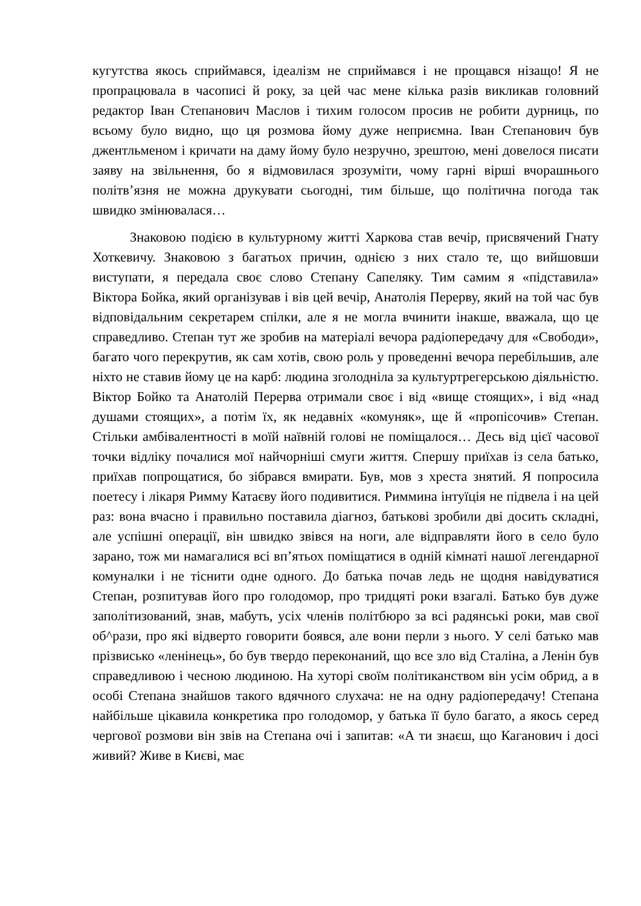кугутства якось сприймався, ідеалізм не сприймався і не прощався нізащо! Я не пропрацювала в часописі й року, за цей час мене кілька разів викликав головний редактор Іван Степанович Маслов і тихим голосом просив не робити дурниць, по всьому було видно, що ця розмова йому дуже неприємна. Іван Степанович був джентльменом і кричати на даму йому було незручно, зрештою, мені довелося писати заяву на звільнення, бо я відмовилася зрозуміти, чому гарні вірші вчорашнього політв’язня не можна друкувати сьогодні, тим більше, що політична погода так швидко змінювалася…
Знаковою подією в культурному житті Харкова став вечір, присвячений Гнату Хоткевичу. Знаковою з багатьох причин, однією з них стало те, що вийшовши виступати, я передала своє слово Степану Сапеляку. Тим самим я «підставила» Віктора Бойка, який організував і вів цей вечір, Анатолія Перерву, який на той час був відповідальним секретарем спілки, але я не могла вчинити інакше, вважала, що це справедливо. Степан тут же зробив на матеріалі вечора радіопередачу для «Свободи», багато чого перекрутив, як сам хотів, свою роль у проведенні вечора перебільшив, але ніхто не ставив йому це на карб: людина зголодніла за культуртрегерською діяльністю. Віктор Бойко та Анатолій Перерва отримали своє і від «вище стоящих», і від «над душами стоящих», а потім їх, як недавніх «комуняк», ще й «пропісочив» Степан. Стільки амбівалентності в моїй наївній голові не поміщалося… Десь від цієї часової точки відліку почалися мої найчорніші смуги життя. Спершу приїхав із села батько, приїхав попрощатися, бо зібрався вмирати. Був, мов з хреста знятий. Я попросила поетесу і лікаря Римму Катаєву його подивитися. Риммина інтуїція не підвела і на цей раз: вона вчасно і правильно поставила діагноз, батькові зробили дві досить складні, але успішні операції, він швидко звівся на ноги, але відправляти його в село було зарано, тож ми намагалися всі вп’ятьох поміщатися в одній кімнаті нашої легендарної комуналки і не тіснити одне одного. До батька почав ледь не щодня навідуватися Степан, розпитував його про голодомор, про тридцяті роки взагалі. Батько був дуже заполітизований, знав, мабуть, усіх членів політбюро за всі радянські роки, мав свої об^рази, про які відверто говорити боявся, але вони перли з нього. У селі батько мав прізвисько «ленінець», бо був твердо переконаний, що все зло від Сталіна, а Ленін був справедливою і чесною людиною. На хуторі своїм політиканством він усім обрид, а в особі Степана знайшов такого вдячного слухача: не на одну радіопередачу! Степана найбільше цікавила конкретика про голодомор, у батька її було багато, а якось серед чергової розмови він звів на Степана очі і запитав: «А ти знаєш, що Каганович і досі живий? Живе в Києві, має